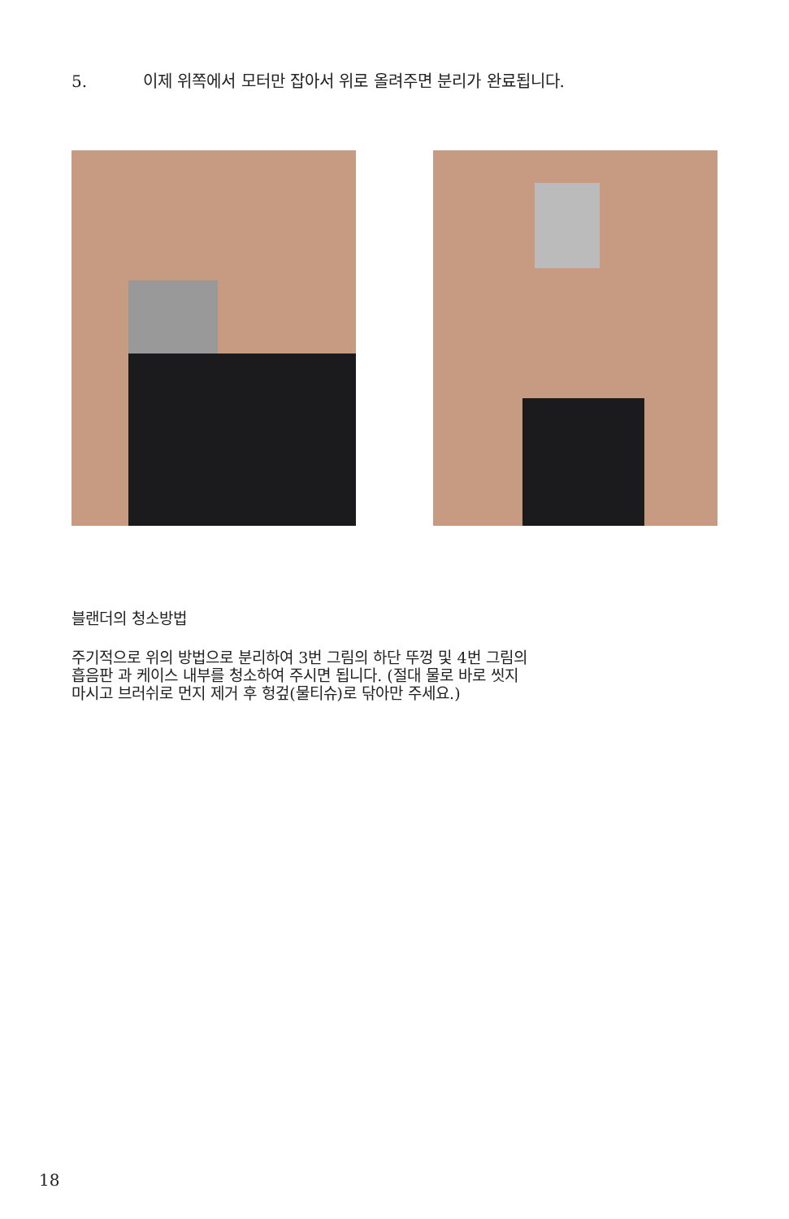5. 이제 위쪽에서 모터만 잡아서 위로 올려주면 분리가 완료됩니다.
블랜더의 청소방법
주기적으로 위의 방법으로 분리하여 3번 그림의 하단 뚜껑 및 4번 그림의
흡음판 과 케이스 내부를 청소하여 주시면 됩니다. (절대 물로 바로 씻지
마시고 브러쉬로 먼지 제거 후 헝겊(물티슈)로 닦아만 주세요.)
18